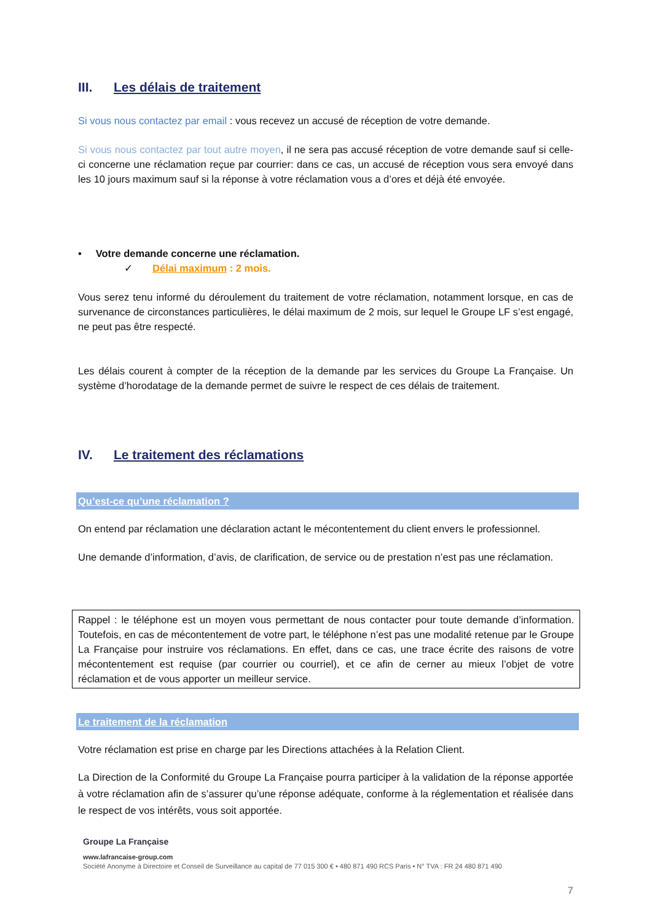III. Les délais de traitement
Si vous nous contactez par email : vous recevez un accusé de réception de votre demande.
Si vous nous contactez par tout autre moyen, il ne sera pas accusé réception de votre demande sauf si celle-ci concerne une réclamation reçue par courrier: dans ce cas, un accusé de réception vous sera envoyé dans les 10 jours maximum sauf si la réponse à votre réclamation vous a d’ores et déjà été envoyée.
• Votre demande concerne une réclamation.
✓ Délai maximum : 2 mois.
Vous serez tenu informé du déroulement du traitement de votre réclamation, notamment lorsque, en cas de survenance de circonstances particulières, le délai maximum de 2 mois, sur lequel le Groupe LF s’est engagé, ne peut pas être respecté.
Les délais courent à compter de la réception de la demande par les services du Groupe La Française. Un système d’horodatage de la demande permet de suivre le respect de ces délais de traitement.
IV. Le traitement des réclamations
Qu’est-ce qu’une réclamation ?
On entend par réclamation une déclaration actant le mécontentement du client envers le professionnel.
Une demande d’information, d’avis, de clarification, de service ou de prestation n’est pas une réclamation.
Rappel : le téléphone est un moyen vous permettant de nous contacter pour toute demande d’information. Toutefois, en cas de mécontentement de votre part, le téléphone n’est pas une modalité retenue par le Groupe La Française pour instruire vos réclamations. En effet, dans ce cas, une trace écrite des raisons de votre mécontentement est requise (par courrier ou courriel), et ce afin de cerner au mieux l’objet de votre réclamation et de vous apporter un meilleur service.
Le traitement de la réclamation
Votre réclamation est prise en charge par les Directions attachées à la Relation Client.
La Direction de la Conformité du Groupe La Française pourra participer à la validation de la réponse apportée à votre réclamation afin de s’assurer qu’une réponse adéquate, conforme à la réglementation et réalisée dans le respect de vos intérêts, vous soit apportée.
Groupe La Française
www.lafrancaise-group.com
Société Anonyme à Directoire et Conseil de Surveillance au capital de 77 015 300 € • 480 871 490 RCS Paris • N° TVA : FR 24 480 871 490
7